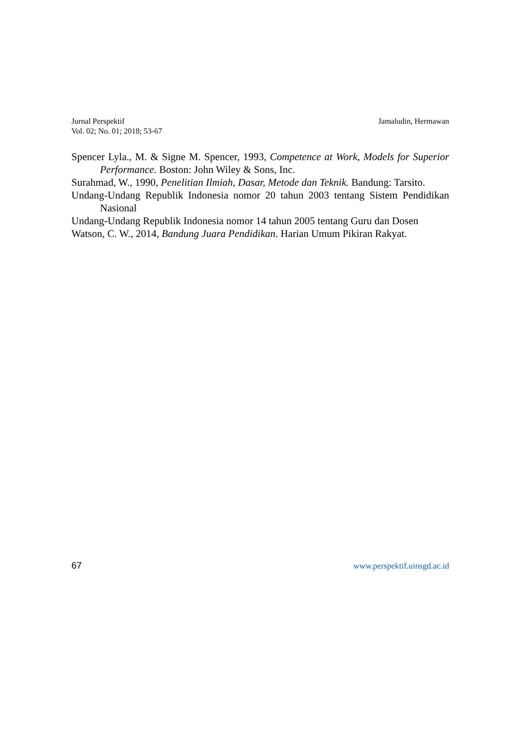Jurnal Perspektif
Vol. 02; No. 01; 2018; 53-67
Jamaludin, Hermawan
Spencer Lyla., M. & Signe M. Spencer, 1993, Competence at Work, Models for Superior Performance. Boston: John Wiley & Sons, Inc.
Surahmad, W., 1990, Penelitian Ilmiah, Dasar, Metode dan Teknik. Bandung: Tarsito.
Undang-Undang Republik Indonesia nomor 20 tahun 2003 tentang Sistem Pendidikan Nasional
Undang-Undang Republik Indonesia nomor 14 tahun 2005 tentang Guru dan Dosen
Watson, C. W., 2014, Bandung Juara Pendidikan. Harian Umum Pikiran Rakyat.
67 www.perspektif.uinsgd.ac.id